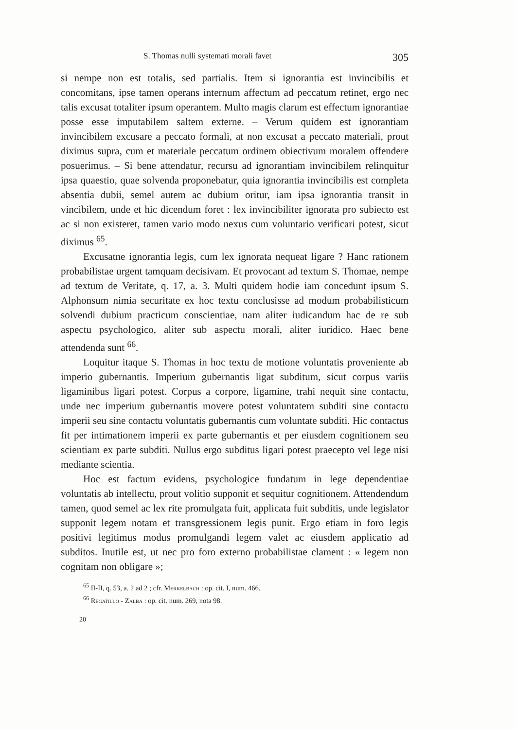S. Thomas nulli systemati morali favet 305
si nempe non est totalis, sed partialis. Item si ignorantia est invincibilis et concomitans, ipse tamen operans internum affectum ad peccatum retinet, ergo nec talis excusat totaliter ipsum operantem. Multo magis clarum est effectum ignorantiae posse esse imputabilem saltem externe. – Verum quidem est ignorantiam invincibilem excusare a peccato formali, at non excusat a peccato materiali, prout diximus supra, cum et materiale peccatum ordinem obiectivum moralem offendere posuerimus. – Si bene attendatur, recursu ad ignorantiam invincibilem relinquitur ipsa quaestio, quae solvenda proponebatur, quia ignorantia invincibilis est completa absentia dubii, semel autem ac dubium oritur, iam ipsa ignorantia transit in vincibilem, unde et hic dicendum foret : lex invincibiliter ignorata pro subiecto est ac si non existeret, tamen vario modo nexus cum voluntario verificari potest, sicut diximus <sup>65</sup>.
Excusatne ignorantia legis, cum lex ignorata nequeat ligare ? Hanc rationem probabilistae urgent tamquam decisivam. Et provocant ad textum S. Thomae, nempe ad textum de Veritate, q. 17, a. 3. Multi quidem hodie iam concedunt ipsum S. Alphonsum nimia securitate ex hoc textu conclusisse ad modum probabilisticum solvendi dubium practicum conscientiae, nam aliter iudicandum hac de re sub aspectu psychologico, aliter sub aspectu morali, aliter iuridico. Haec bene attendenda sunt <sup>66</sup>.
Loquitur itaque S. Thomas in hoc textu de motione voluntatis proveniente ab imperio gubernantis. Imperium gubernantis ligat subditum, sicut corpus variis ligaminibus ligari potest. Corpus a corpore, ligamine, trahi nequit sine contactu, unde nec imperium gubernantis movere potest voluntatem subditi sine contactu imperii seu sine contactu voluntatis gubernantis cum voluntate subditi. Hic contactus fit per intimationem imperii ex parte gubernantis et per eiusdem cognitionem seu scientiam ex parte subditi. Nullus ergo subditus ligari potest praecepto vel lege nisi mediante scientia.
Hoc est factum evidens, psychologice fundatum in lege dependentiae voluntatis ab intellectu, prout volitio supponit et sequitur cognitionem. Attendendum tamen, quod semel ac lex rite promulgata fuit, applicata fuit subditis, unde legislator supponit legem notam et transgressionem legis punit. Ergo etiam in foro legis positivi legitimus modus promulgandi legem valet ac eiusdem applicatio ad subditos. Inutile est, ut nec pro foro externo probabilistae clament : « legem non cognitam non obligare »;
<sup>65</sup> II-II, q. 53, a. 2 ad 2 ; cfr. Merkelbach : op. cit. I, num. 466.
<sup>66</sup> Regatillo - Zalba : op. cit. num. 269, nota 98.
20